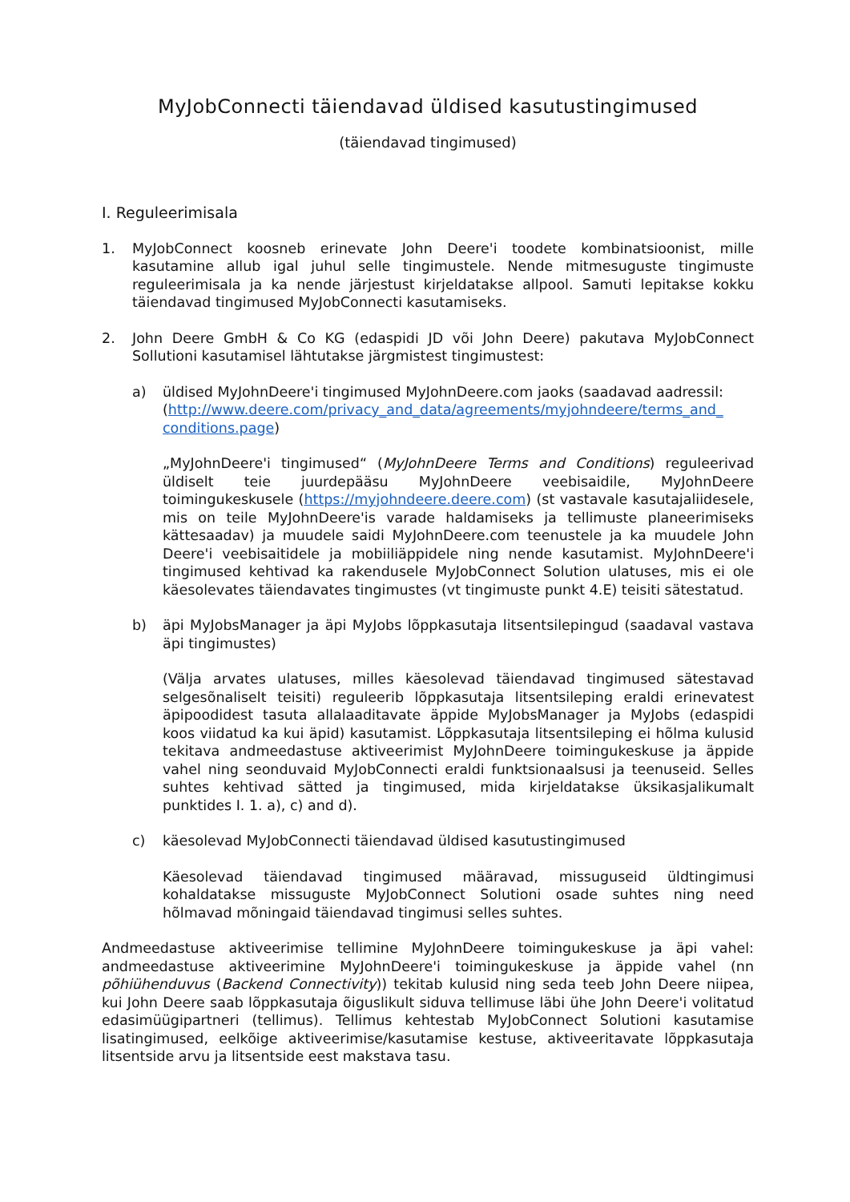MyJobConnecti täiendavad üldised kasutustingimused
(täiendavad tingimused)
I. Reguleerimisala
1. MyJobConnect koosneb erinevate John Deere'i toodete kombinatsioonist, mille kasutamine allub igal juhul selle tingimustele. Nende mitmesuguste tingimuste reguleerimisala ja ka nende järjestust kirjeldatakse allpool. Samuti lepitakse kokku täiendavad tingimused MyJobConnecti kasutamiseks.
2. John Deere GmbH & Co KG (edaspidi JD või John Deere) pakutava MyJobConnect Sollutioni kasutamisel lähtutakse järgmistest tingimustest:
a) üldised MyJohnDeere'i tingimused MyJohnDeere.com jaoks (saadavad aadressil: (http://www.deere.com/privacy_and_data/agreements/myjohndeere/terms_and_ conditions.page)
„MyJohnDeere'i tingimused“ (MyJohnDeere Terms and Conditions) reguleerivad üldiselt teie juurdepääsu MyJohnDeere veebisaidile, MyJohnDeere toimingukeskusele (https://myjohndeere.deere.com) (st vastavale kasutajaliidesele, mis on teile MyJohnDeere'is varade haldamiseks ja tellimuste planeerimiseks kättesaadav) ja muudele saidi MyJohnDeere.com teenustele ja ka muudele John Deere'i veebisaitidele ja mobiiliäppidele ning nende kasutamist. MyJohnDeere'i tingimused kehtivad ka rakendusele MyJobConnect Solution ulatuses, mis ei ole käesolevates täiendavates tingimustes (vt tingimuste punkt 4.E) teisiti sätestatud.
b) äpi MyJobsManager ja äpi MyJobs lõppkasutaja litsentsilepingud (saadaval vastava äpi tingimustes)
(Välja arvates ulatuses, milles käesolevad täiendavad tingimused sätestavad selgesõnaliselt teisiti) reguleerib lõppkasutaja litsentsileping eraldi erinevatest äpipoodidest tasuta allalaaditavate äppide MyJobsManager ja MyJobs (edaspidi koos viidatud ka kui äpid) kasutamist. Lõppkasutaja litsentsileping ei hõlma kulusid tekitava andmeedastuse aktiveerimist MyJohnDeere toimingukeskuse ja äppide vahel ning seonduvaid MyJobConnecti eraldi funktsionaalsusi ja teenuseid. Selles suhtes kehtivad sätted ja tingimused, mida kirjeldatakse üksikasjalikumalt punktides I. 1. a), c) and d).
c) käesolevad MyJobConnecti täiendavad üldised kasutustingimused
Käesolevad täiendavad tingimused määravad, missuguseid üldtingimusi kohaldatakse missuguste MyJobConnect Solutioni osade suhtes ning need hõlmavad mõningaid täiendavad tingimusi selles suhtes.
Andmeedastuse aktiveerimise tellimine MyJohnDeere toimingukeskuse ja äpi vahel: andmeedastuse aktiveerimine MyJohnDeere'i toimingukeskuse ja äppide vahel (nn põhiühenduvus (Backend Connectivity)) tekitab kulusid ning seda teeb John Deere niipea, kui John Deere saab lõppkasutaja õiguslikult siduva tellimuse läbi ühe John Deere'i volitatud edasimüügipartneri (tellimus). Tellimus kehtestab MyJobConnect Solutioni kasutamise lisatingimused, eelkõige aktiveerimise/kasutamise kestuse, aktiveeritavate lõppkasutaja litsentside arvu ja litsentside eest makstava tasu.